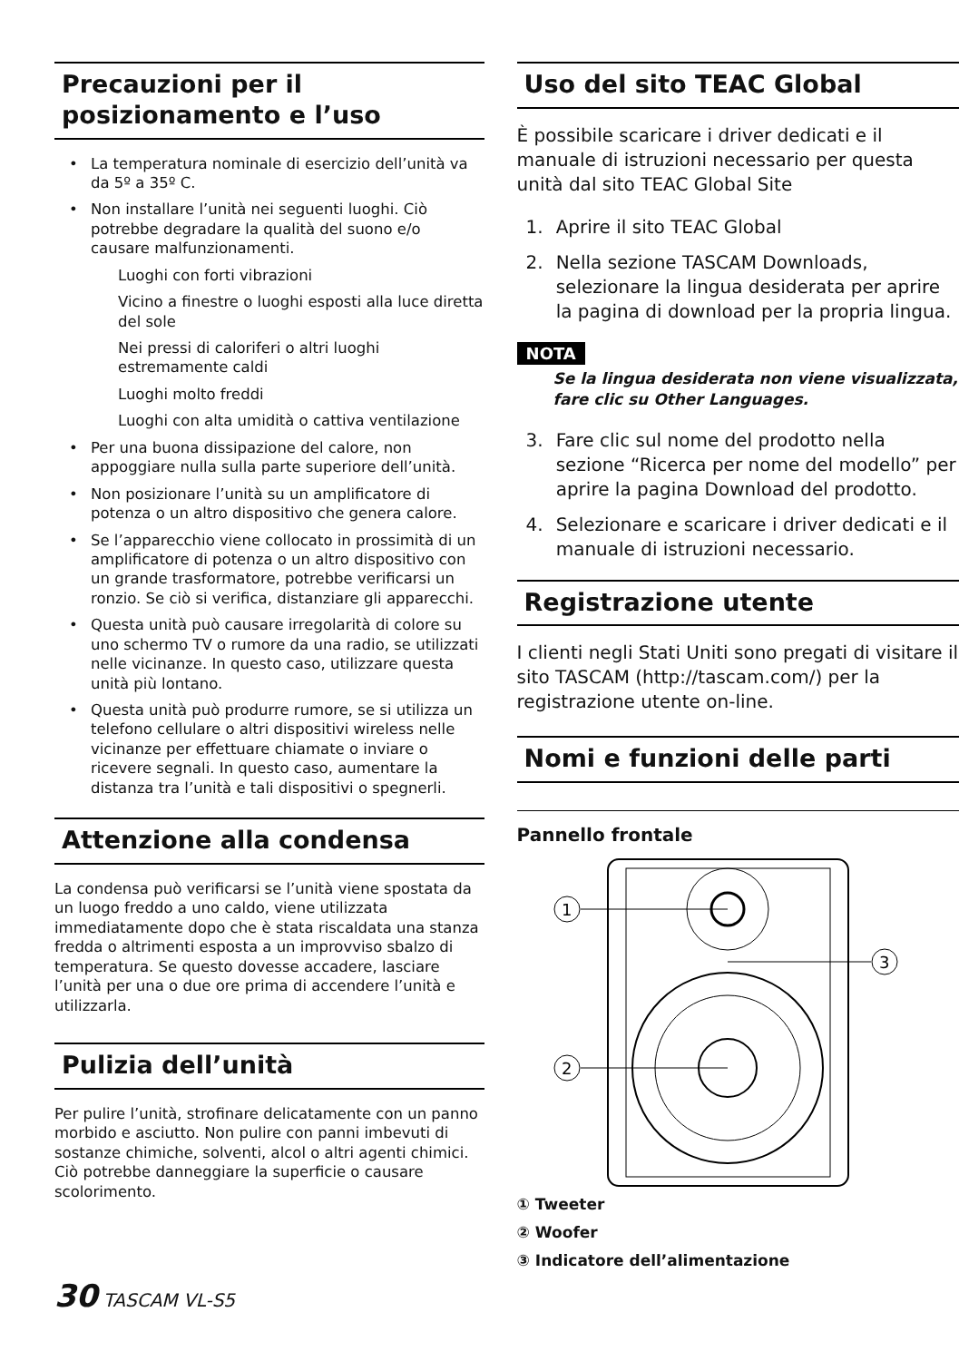Precauzioni per il posizionamento e l’uso
La temperatura nominale di esercizio dell’unità va da 5º a 35º C.
Non installare l’unità nei seguenti luoghi. Ciò potrebbe degradare la qualità del suono e/o causare malfunzionamenti.
Luoghi con forti vibrazioni
Vicino a finestre o luoghi esposti alla luce diretta del sole
Nei pressi di caloriferi o altri luoghi estremamente caldi
Luoghi molto freddi
Luoghi con alta umidità o cattiva ventilazione
Per una buona dissipazione del calore, non appoggiare nulla sulla parte superiore dell’unità.
Non posizionare l’unità su un amplificatore di potenza o un altro dispositivo che genera calore.
Se l’apparecchio viene collocato in prossimità di un amplificatore di potenza o un altro dispositivo con un grande trasformatore, potrebbe verificarsi un ronzio. Se ciò si verifica, distanziare gli apparecchi.
Questa unità può causare irregolarità di colore su uno schermo TV o rumore da una radio, se utilizzati nelle vicinanze. In questo caso, utilizzare questa unità più lontano.
Questa unità può produrre rumore, se si utilizza un telefono cellulare o altri dispositivi wireless nelle vicinanze per effettuare chiamate o inviare o ricevere segnali. In questo caso, aumentare la distanza tra l’unità e tali dispositivi o spegnerli.
Attenzione alla condensa
La condensa può verificarsi se l’unità viene spostata da un luogo freddo a uno caldo, viene utilizzata immediatamente dopo che è stata riscaldata una stanza fredda o altrimenti esposta a un improvviso sbalzo di temperatura. Se questo dovesse accadere, lasciare l’unità per una o due ore prima di accendere l’unità e utilizzarla.
Pulizia dell’unità
Per pulire l’unità, strofinare delicatamente con un panno morbido e asciutto. Non pulire con panni imbevuti di sostanze chimiche, solventi, alcol o altri agenti chimici. Ciò potrebbe danneggiare la superficie o causare scolorimento.
Uso del sito TEAC Global
È possibile scaricare i driver dedicati e il manuale di istruzioni necessario per questa unità dal sito TEAC Global Site
1. Aprire il sito TEAC Global
2. Nella sezione TASCAM Downloads, selezionare la lingua desiderata per aprire la pagina di download per la propria lingua.
NOTA
Se la lingua desiderata non viene visualizzata, fare clic su Other Languages.
3. Fare clic sul nome del prodotto nella sezione “Ricerca per nome del modello” per aprire la pagina Download del prodotto.
4. Selezionare e scaricare i driver dedicati e il manuale di istruzioni necessario.
Registrazione utente
I clienti negli Stati Uniti sono pregati di visitare il sito TASCAM (http://tascam.com/) per la registrazione utente on-line.
Nomi e funzioni delle parti
Pannello frontale
1
2
3
① Tweeter
② Woofer
③ Indicatore dell’alimentazione
30 TASCAM VL-S5